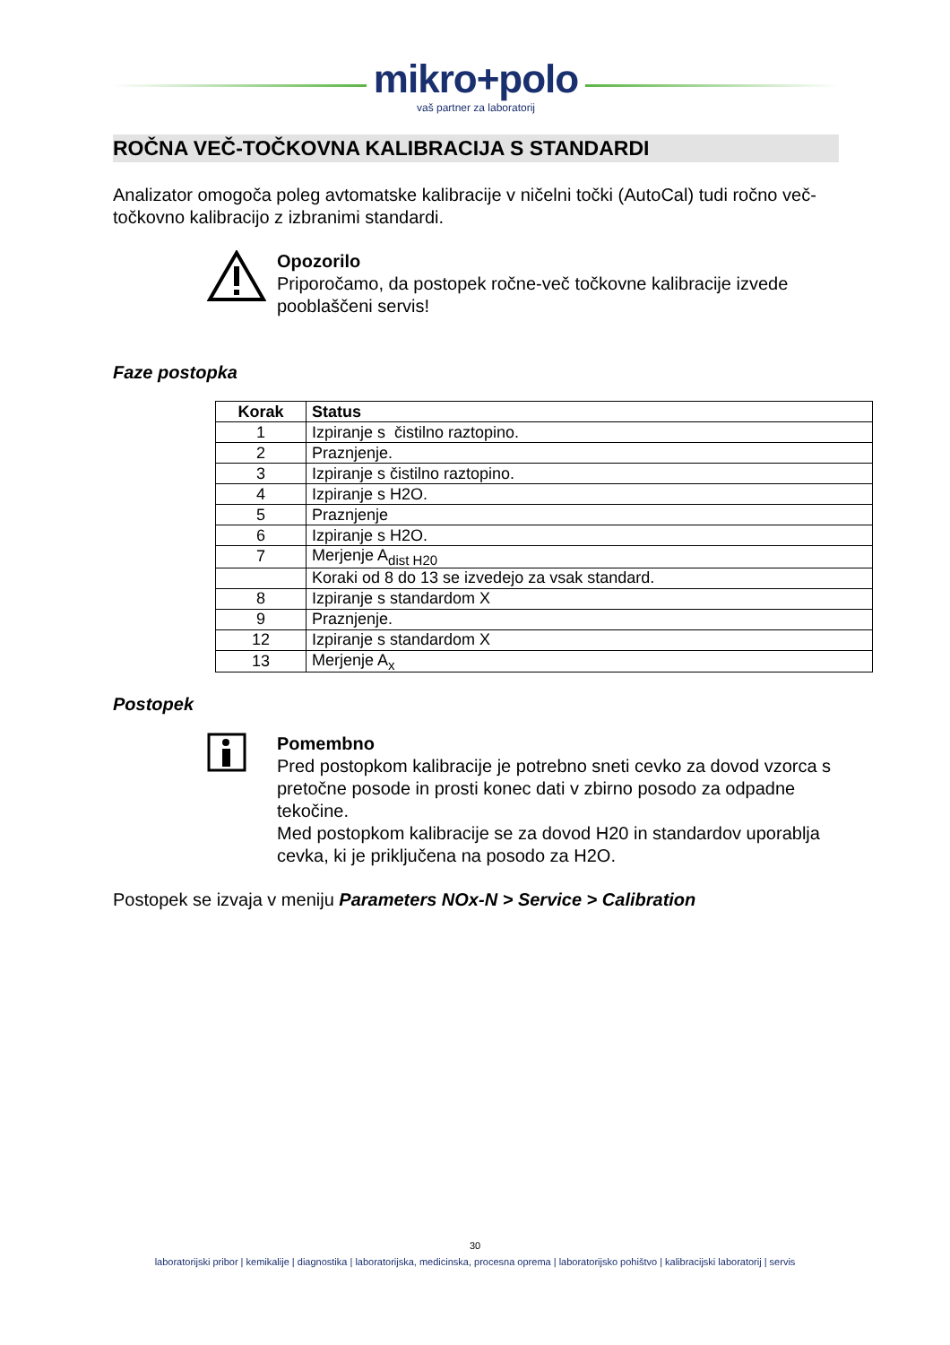mikro+polo
vaš partner za laboratorij
ROČNA VEČ-TOČKOVNA KALIBRACIJA S STANDARDI
Analizator omogoča poleg avtomatske kalibracije v ničelni točki (AutoCal) tudi ročno več-točkovno kalibracijo z izbranimi standardi.
Opozorilo
Priporočamo, da postopek ročne-več točkovne kalibracije izvede pooblaščeni servis!
Faze postopka
| Korak | Status |
| --- | --- |
| 1 | Izpiranje s čistilno raztopino. |
| 2 | Praznjenje. |
| 3 | Izpiranje s čistilno raztopino. |
| 4 | Izpiranje s H2O. |
| 5 | Praznjenje |
| 6 | Izpiranje s H2O. |
| 7 | Merjenje A<sub>dist H20</sub> |
| | Koraki od 8 do 13 se izvedejo za vsak standard. |
| 8 | Izpiranje s standardom X |
| 9 | Praznjenje. |
| 12 | Izpiranje s standardom X |
| 13 | Merjenje A<sub>x</sub> |
Postopek
Pomembno
Pred postopkom kalibracije je potrebno sneti cevko za dovod vzorca s pretočne posode in prosti konec dati v zbirno posodo za odpadne tekočine.
Med postopkom kalibracije se za dovod H20 in standardov uporablja cevka, ki je priključena na posodo za H2O.
Postopek se izvaja v meniju Parameters NOx-N > Service > Calibration
30
laboratorijski pribor | kemikalije | diagnostika | laboratorijska, medicinska, procesna oprema | laboratorijsko pohištvo | kalibracijski laboratorij | servis